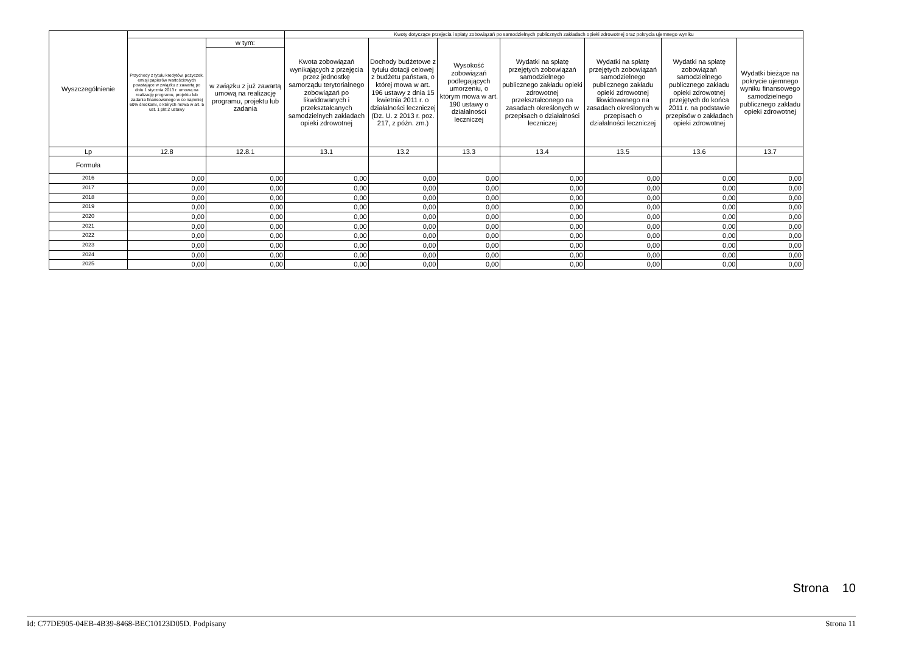| Wyszczególnienie | | | Kwoty dotyczące przejęcia i spłaty zobowiązań po samodzielnych publicznych zakładach opieki zdrowotnej oraz pokrycia ujemnego wyniku | | | | | | |
| --- | --- | --- | --- | --- | --- | --- | --- | --- | --- |
| | Przychody z tytułu kredytów, pożyczek, emisji papierów wartościowych powstające w związku z zawartą po dniu 1 stycznia 2013 r. umową na realizację programu, projektu lub zadania finansowanego w co najmniej 60% środkami, o których mowa w art. 5 ust. 1 pkt 2 ustawy | w tym: | Kwota zobowiązań wynikających z przejęcia przez jednostkę samorządu terytorialnego zobowiązań po likwidowanych i przekształcanych samodzielnych zakładach opieki zdrowotnej | Dochody budżetowe z tytułu dotacji celowej z budżetu państwa, o której mowa w art. 196 ustawy z dnia 15 kwietnia 2011 r. o działalności leczniczej (Dz. U. z 2013 r. poz. 217, z późn. zm.) | Wysokość zobowiązań podlegających umorzeniu, o którym mowa w art. 190 ustawy o działalności leczniczej | Wydatki na spłatę przejętych zobowiązań samodzielnego publicznego zakładu opieki zdrowotnej przekształconego na zasadach określonych w przepisach o działalności leczniczej | Wydatki na spłatę przejętych zobowiązań samodzielnego publicznego zakładu opieki zdrowotnej likwidowanego na zasadach określonych w przepisach o działalności leczniczej | Wydatki na spłatę zobowiązań samodzielnego publicznego zakładu opieki zdrowotnej przejętych do końca 2011 r. na podstawie przepisów o zakładach opieki zdrowotnej | Wydatki bieżące na pokrycie ujemnego wyniku finansowego samodzielnego publicznego zakładu opieki zdrowotnej |
| | | w związku z już zawartą umową na realizację programu, projektu lub zadania | | | | | | | |
| Lp | 12.8 | 12.8.1 | 13.1 | 13.2 | 13.3 | 13.4 | 13.5 | 13.6 | 13.7 |
| Formuła | | | | | | | | | |
| 2016 | 0,00 | 0,00 | 0,00 | 0,00 | 0,00 | 0,00 | 0,00 | 0,00 | 0,00 |
| 2017 | 0,00 | 0,00 | 0,00 | 0,00 | 0,00 | 0,00 | 0,00 | 0,00 | 0,00 |
| 2018 | 0,00 | 0,00 | 0,00 | 0,00 | 0,00 | 0,00 | 0,00 | 0,00 | 0,00 |
| 2019 | 0,00 | 0,00 | 0,00 | 0,00 | 0,00 | 0,00 | 0,00 | 0,00 | 0,00 |
| 2020 | 0,00 | 0,00 | 0,00 | 0,00 | 0,00 | 0,00 | 0,00 | 0,00 | 0,00 |
| 2021 | 0,00 | 0,00 | 0,00 | 0,00 | 0,00 | 0,00 | 0,00 | 0,00 | 0,00 |
| 2022 | 0,00 | 0,00 | 0,00 | 0,00 | 0,00 | 0,00 | 0,00 | 0,00 | 0,00 |
| 2023 | 0,00 | 0,00 | 0,00 | 0,00 | 0,00 | 0,00 | 0,00 | 0,00 | 0,00 |
| 2024 | 0,00 | 0,00 | 0,00 | 0,00 | 0,00 | 0,00 | 0,00 | 0,00 | 0,00 |
| 2025 | 0,00 | 0,00 | 0,00 | 0,00 | 0,00 | 0,00 | 0,00 | 0,00 | 0,00 |
Strona 10
Id: C77DE905-04EB-4B39-8468-BEC10123D05D. Podpisany Strona 11